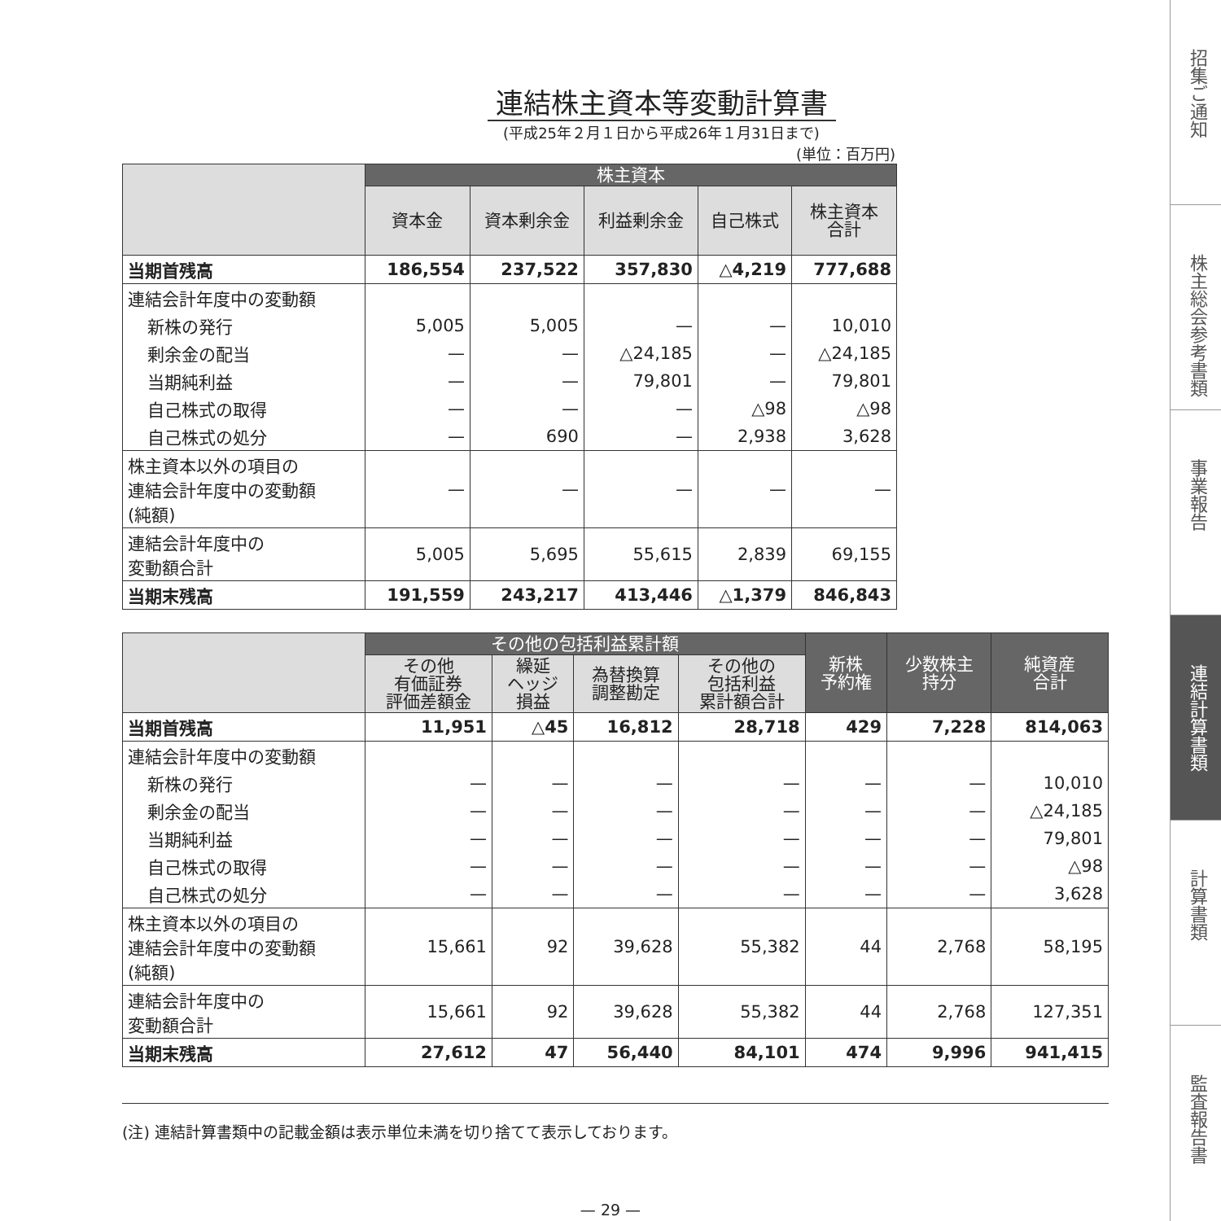連結株主資本等変動計算書
(平成25年２月１日から平成26年１月31日まで)
(単位：百万円)
| | 株主資本 | | | | |
| --- | --- | --- | --- | --- | --- |
| | 資本金 | 資本剰余金 | 利益剰余金 | 自己株式 | 株主資本 合計 |
| 当期首残高 | 186,554 | 237,522 | 357,830 | △4,219 | 777,688 |
| 連結会計年度中の変動額 | | | | | |
| 新株の発行 | 5,005 | 5,005 | — | — | 10,010 |
| 剰余金の配当 | — | — | △24,185 | — | △24,185 |
| 当期純利益 | — | — | 79,801 | — | 79,801 |
| 自己株式の取得 | — | — | — | △98 | △98 |
| 自己株式の処分 | — | 690 | — | 2,938 | 3,628 |
| 株主資本以外の項目の 連結会計年度中の変動額 (純額) | — | — | — | — | — |
| 連結会計年度中の 変動額合計 | 5,005 | 5,695 | 55,615 | 2,839 | 69,155 |
| 当期末残高 | 191,559 | 243,217 | 413,446 | △1,379 | 846,843 |
| | その他の包括利益累計額 | | | | 新株 予約権 | 少数株主 持分 | 純資産 合計 |
| --- | --- | --- | --- | --- | --- | --- | --- |
| | その他 有価証券 評価差額金 | 繰延 ヘッジ 損益 | 為替換算 調整勘定 | その他の 包括利益 累計額合計 | | | |
| 当期首残高 | 11,951 | △45 | 16,812 | 28,718 | 429 | 7,228 | 814,063 |
| 連結会計年度中の変動額 | | | | | | | |
| 新株の発行 | — | — | — | — | — | — | 10,010 |
| 剰余金の配当 | — | — | — | — | — | — | △24,185 |
| 当期純利益 | — | — | — | — | — | — | 79,801 |
| 自己株式の取得 | — | — | — | — | — | — | △98 |
| 自己株式の処分 | — | — | — | — | — | — | 3,628 |
| 株主資本以外の項目の 連結会計年度中の変動額 (純額) | 15,661 | 92 | 39,628 | 55,382 | 44 | 2,768 | 58,195 |
| 連結会計年度中の 変動額合計 | 15,661 | 92 | 39,628 | 55,382 | 44 | 2,768 | 127,351 |
| 当期末残高 | 27,612 | 47 | 56,440 | 84,101 | 474 | 9,996 | 941,415 |
(注) 連結計算書類中の記載金額は表示単位未満を切り捨てて表示しております。
— 29 —
招集ご通知
株主総会参考書類
事業報告
連結計算書類
計算書類
監査報告書